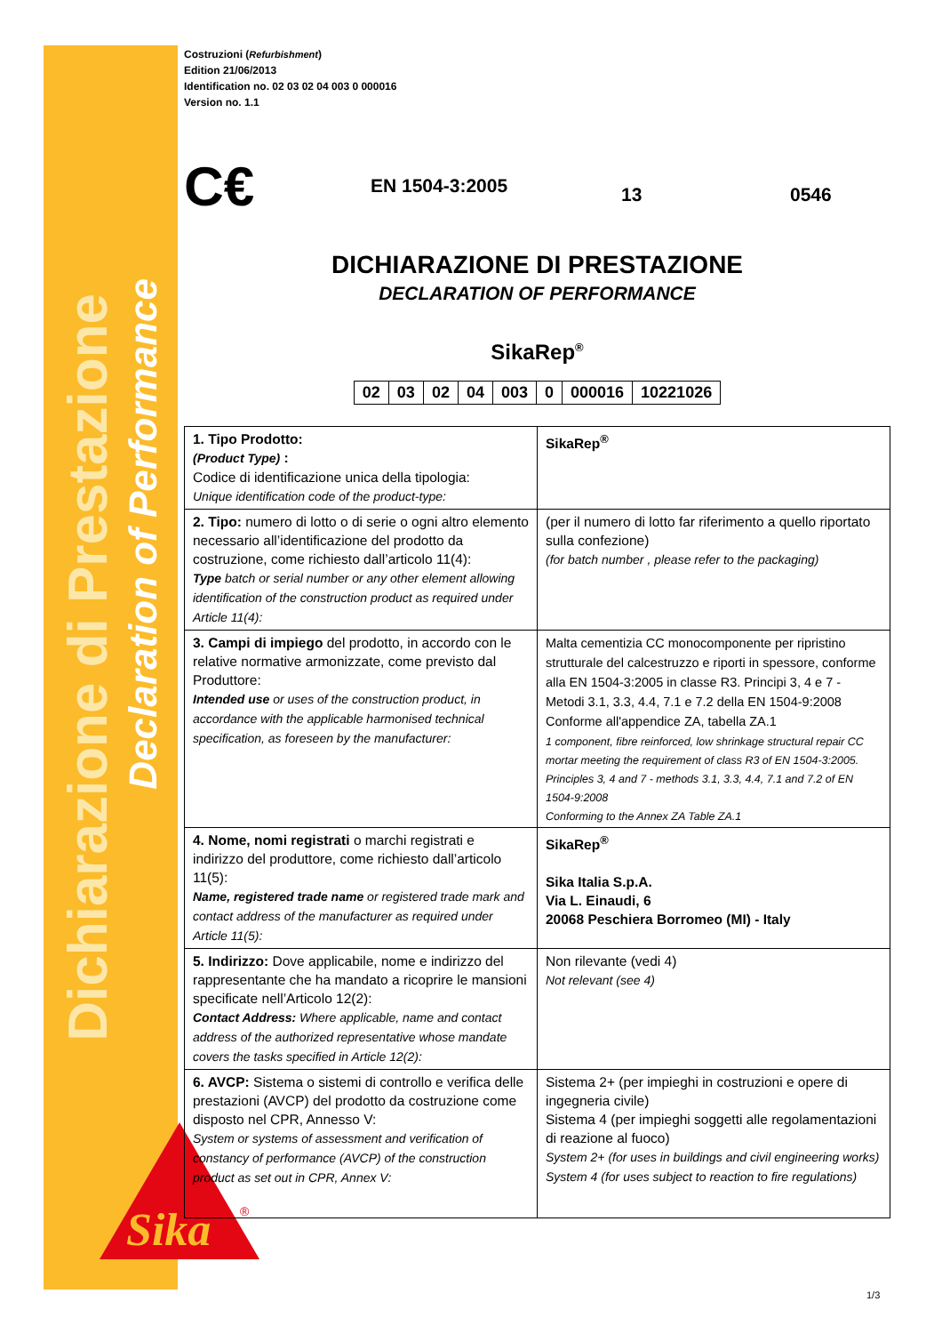Dichiarazione di Prestazione
Declaration of Performance
Sika
®
Costruzioni (Refurbishment)
Edition 21/06/2013
Identification no. 02 03 02 04 003 0 000016
Version no. 1.1
C€ EN 1504-3:2005 13 0546
DICHIARAZIONE DI PRESTAZIONE
DECLARATION OF PERFORMANCE
SikaRep<sup>®</sup>
| 02 | 03 | 02 | 04 | 003 | 0 | 000016 | 10221026 |
| 1. Tipo Prodotto: (Product Type) : Codice di identificazione unica della tipologia: Unique identification code of the product-type: | SikaRep<sup>®</sup> |
| 2. Tipo: numero di lotto o di serie o ogni altro elemento necessario all’identificazione del prodotto da costruzione, come richiesto dall’articolo 11(4): Type batch or serial number or any other element allowing identification of the construction product as required under Article 11(4): | (per il numero di lotto far riferimento a quello riportato sulla confezione) (for batch number , please refer to the packaging) |
| 3. Campi di impiego del prodotto, in accordo con le relative normative armonizzate, come previsto dal Produttore: Intended use or uses of the construction product, in accordance with the applicable harmonised technical specification, as foreseen by the manufacturer: | Malta cementizia CC monocomponente per ripristino strutturale del calcestruzzo e riporti in spessore, conforme alla EN 1504-3:2005 in classe R3. Principi 3, 4 e 7 - Metodi 3.1, 3.3, 4.4, 7.1 e 7.2 della EN 1504-9:2008 Conforme all'appendice ZA, tabella ZA.1 1 component, fibre reinforced, low shrinkage structural repair CC mortar meeting the requirement of class R3 of EN 1504-3:2005. Principles 3, 4 and 7 - methods 3.1, 3.3, 4.4, 7.1 and 7.2 of EN 1504-9:2008 Conforming to the Annex ZA Table ZA.1 |
| 4. Nome, nomi registrati o marchi registrati e indirizzo del produttore, come richiesto dall’articolo 11(5): Name, registered trade name or registered trade mark and contact address of the manufacturer as required under Article 11(5): | SikaRep<sup>®</sup> Sika Italia S.p.A. Via L. Einaudi, 6 20068 Peschiera Borromeo (MI) - Italy |
| 5. Indirizzo: Dove applicabile, nome e indirizzo del rappresentante che ha mandato a ricoprire le mansioni specificate nell’Articolo 12(2): Contact Address: Where applicable, name and contact address of the authorized representative whose mandate covers the tasks specified in Article 12(2): | Non rilevante (vedi 4) Not relevant (see 4) |
| 6. AVCP: Sistema o sistemi di controllo e verifica delle prestazioni (AVCP) del prodotto da costruzione come disposto nel CPR, Annesso V: System or systems of assessment and verification of constancy of performance (AVCP) of the construction product as set out in CPR, Annex V: | Sistema 2+ (per impieghi in costruzioni e opere di ingegneria civile) Sistema 4 (per impieghi soggetti alle regolamentazioni di reazione al fuoco) System 2+ (for uses in buildings and civil engineering works) System 4 (for uses subject to reaction to fire regulations) |
1/3